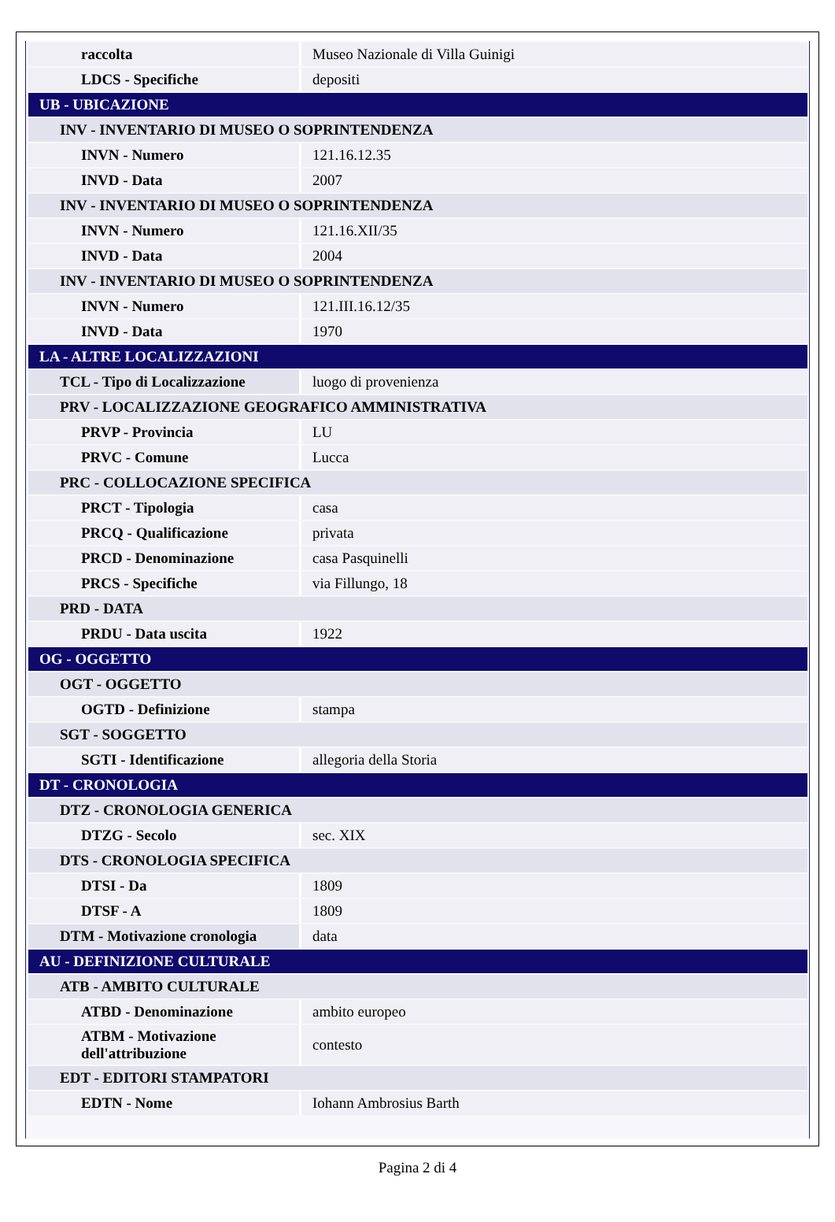| raccolta | Museo Nazionale di Villa Guinigi |
| LDCS - Specifiche | depositi |
| UB - UBICAZIONE | |
| INV - INVENTARIO DI MUSEO O SOPRINTENDENZA | |
| INVN - Numero | 121.16.12.35 |
| INVD - Data | 2007 |
| INV - INVENTARIO DI MUSEO O SOPRINTENDENZA | |
| INVN - Numero | 121.16.XII/35 |
| INVD - Data | 2004 |
| INV - INVENTARIO DI MUSEO O SOPRINTENDENZA | |
| INVN - Numero | 121.III.16.12/35 |
| INVD - Data | 1970 |
| LA - ALTRE LOCALIZZAZIONI | |
| TCL - Tipo di Localizzazione | luogo di provenienza |
| PRV - LOCALIZZAZIONE GEOGRAFICO AMMINISTRATIVA | |
| PRVP - Provincia | LU |
| PRVC - Comune | Lucca |
| PRC - COLLOCAZIONE SPECIFICA | |
| PRCT - Tipologia | casa |
| PRCQ - Qualificazione | privata |
| PRCD - Denominazione | casa Pasquinelli |
| PRCS - Specifiche | via Fillungo, 18 |
| PRD - DATA | |
| PRDU - Data uscita | 1922 |
| OG - OGGETTO | |
| OGT - OGGETTO | |
| OGTD - Definizione | stampa |
| SGT - SOGGETTO | |
| SGTI - Identificazione | allegoria della Storia |
| DT - CRONOLOGIA | |
| DTZ - CRONOLOGIA GENERICA | |
| DTZG - Secolo | sec. XIX |
| DTS - CRONOLOGIA SPECIFICA | |
| DTSI - Da | 1809 |
| DTSF - A | 1809 |
| DTM - Motivazione cronologia | data |
| AU - DEFINIZIONE CULTURALE | |
| ATB - AMBITO CULTURALE | |
| ATBD - Denominazione | ambito europeo |
| ATBM - Motivazione dell'attribuzione | contesto |
| EDT - EDITORI STAMPATORI | |
| EDTN - Nome | Iohann Ambrosius Barth |
Pagina 2 di 4